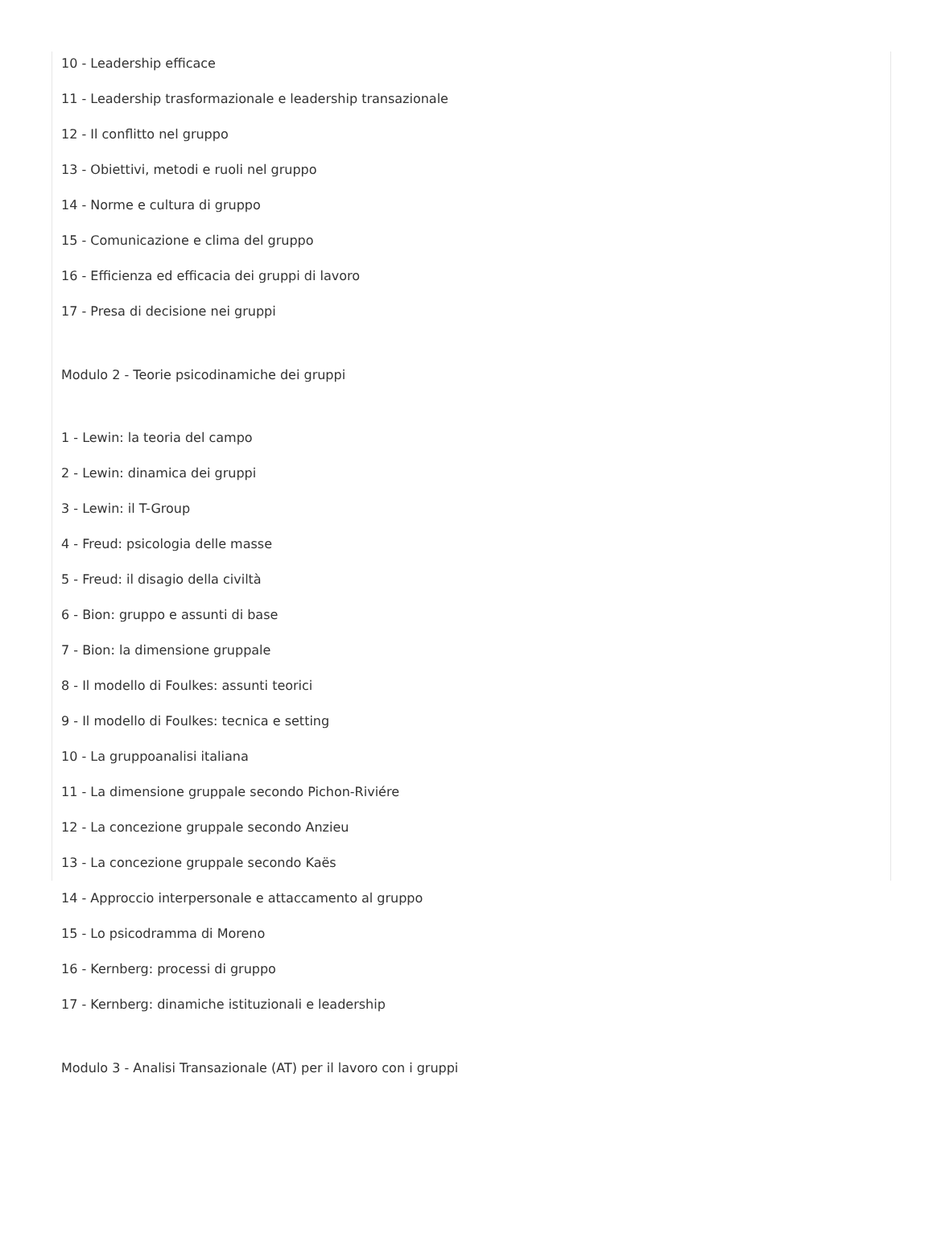10 - Leadership efficace
11 - Leadership trasformazionale e leadership transazionale
12 - Il conflitto nel gruppo
13 - Obiettivi, metodi e ruoli nel gruppo
14 - Norme e cultura di gruppo
15 - Comunicazione e clima del gruppo
16 - Efficienza ed efficacia dei gruppi di lavoro
17 - Presa di decisione nei gruppi
Modulo 2 - Teorie psicodinamiche dei gruppi
1 - Lewin: la teoria del campo
2 - Lewin: dinamica dei gruppi
3 - Lewin: il T-Group
4 - Freud: psicologia delle masse
5 - Freud: il disagio della civiltà
6 - Bion: gruppo e assunti di base
7 - Bion: la dimensione gruppale
8 - Il modello di Foulkes: assunti teorici
9 - Il modello di Foulkes: tecnica e setting
10 - La gruppoanalisi italiana
11 - La dimensione gruppale secondo Pichon-Riviére
12 - La concezione gruppale secondo Anzieu
13 - La concezione gruppale secondo Kaës
14 - Approccio interpersonale e attaccamento al gruppo
15 - Lo psicodramma di Moreno
16 - Kernberg: processi di gruppo
17 - Kernberg: dinamiche istituzionali e leadership
Modulo 3 - Analisi Transazionale (AT) per il lavoro con i gruppi